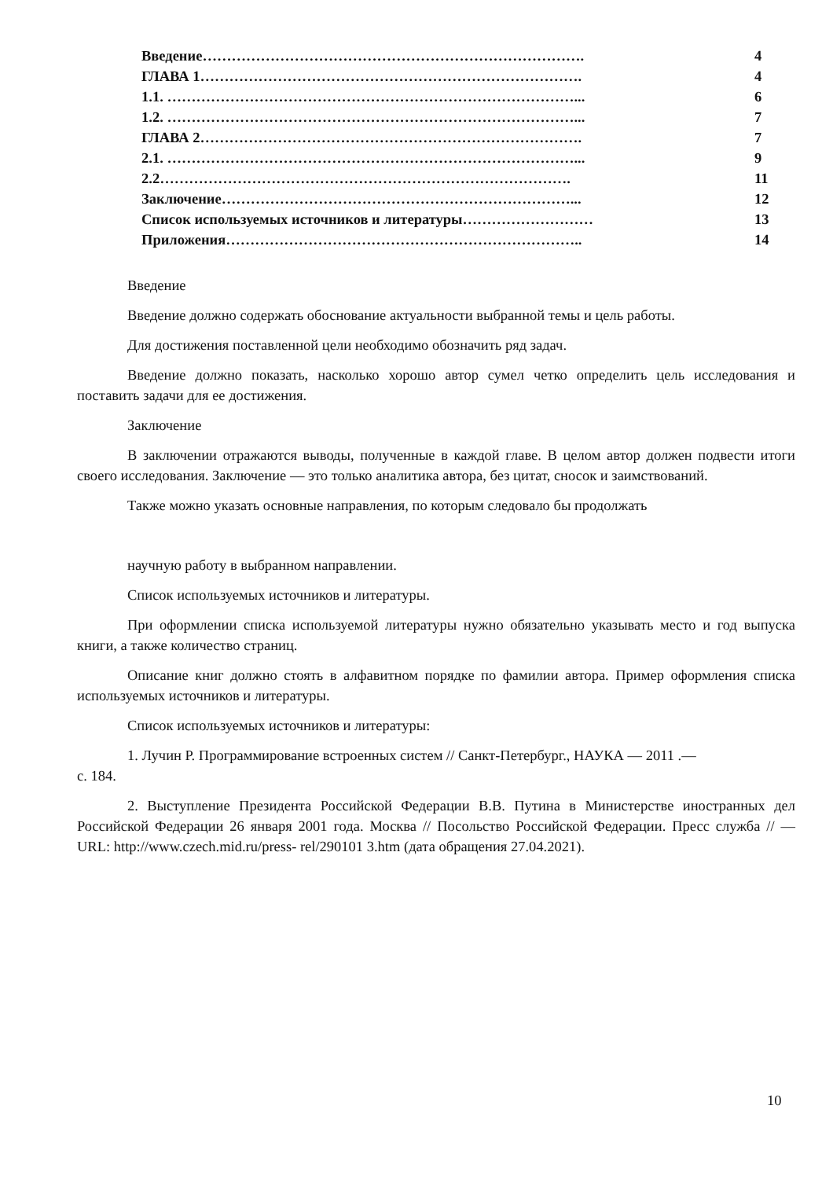| Введение……………………………………………………………………. | 4 |
| ГЛАВА 1……………………………………………………………………. | 4 |
| 1.1. …………………………………………………………………………... | 6 |
| 1.2. …………………………………………………………………………... | 7 |
| ГЛАВА 2……………………………………………………………………. | 7 |
| 2.1. …………………………………………………………………………... | 9 |
| 2.2…………………………………………………………………………. | 11 |
| Заключение………………………………………………………………... | 12 |
| Список используемых источников и литературы……………………… | 13 |
| Приложения……………………………………………………………….. | 14 |
Введение
Введение должно содержать обоснование актуальности выбранной темы и цель работы.
Для достижения поставленной цели необходимо обозначить ряд задач.
Введение должно показать, насколько хорошо автор сумел четко определить цель исследования и поставить задачи для ее достижения.
Заключение
В заключении отражаются выводы, полученные в каждой главе. В целом автор должен подвести итоги своего исследования. Заключение — это только аналитика автора, без цитат, сносок и заимствований.
Также можно указать основные направления, по которым следовало бы продолжать
научную работу в выбранном направлении.
Список используемых источников и литературы.
При оформлении списка используемой литературы нужно обязательно указывать место и год выпуска книги, а также количество страниц.
Описание книг должно стоять в алфавитном порядке по фамилии автора. Пример оформления списка используемых источников и литературы.
Список используемых источников и литературы:
1. Лучин Р. Программирование встроенных систем // Санкт-Петербург., НАУКА — 2011 .—
с. 184.
2. Выступление Президента Российской Федерации В.В. Путина в Министерстве иностранных дел Российской Федерации 26 января 2001 года. Москва // Посольство Российской Федерации. Пресс служба // — URL: http://www.czech.mid.ru/press- rel/290101 3.htm (дата обращения 27.04.2021).
10